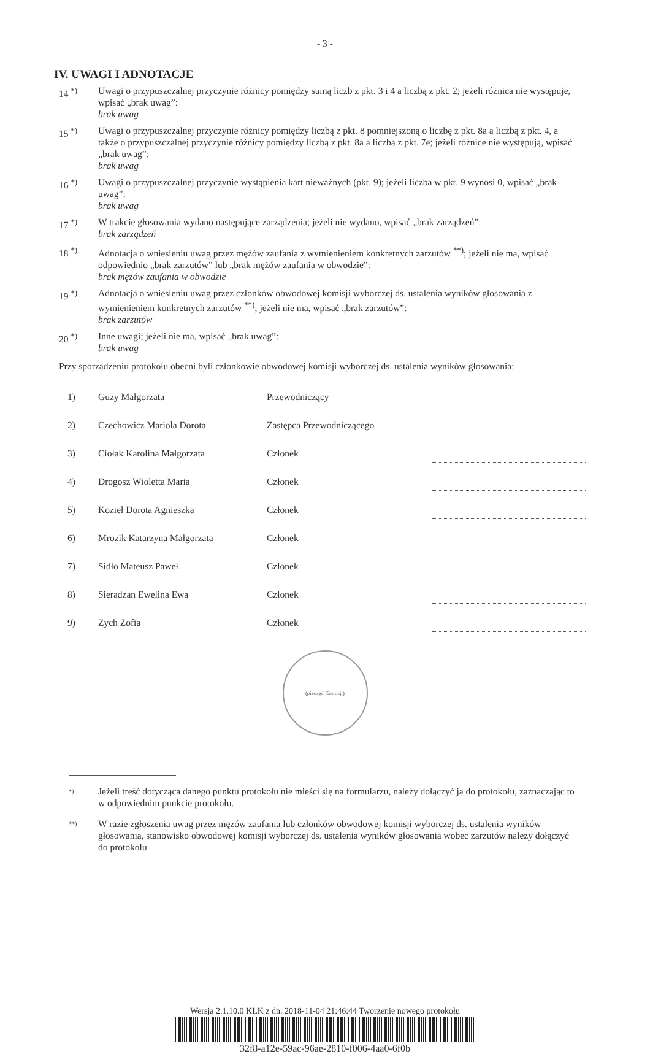- 3 -
IV. UWAGI I ADNOTACJE
14 <sup>*)</sup> Uwagi o przypuszczalnej przyczynie różnicy pomiędzy sumą liczb z pkt. 3 i 4 a liczbą z pkt. 2; jeżeli różnica nie występuje, wpisać „brak uwag”:
brak uwag
15 <sup>*)</sup> Uwagi o przypuszczalnej przyczynie różnicy pomiędzy liczbą z pkt. 8 pomniejszoną o liczbę z pkt. 8a a liczbą z pkt. 4, a także o przypuszczalnej przyczynie różnicy pomiędzy liczbą z pkt. 8a a liczbą z pkt. 7e; jeżeli różnice nie występują, wpisać „brak uwag”:
brak uwag
16 <sup>*)</sup> Uwagi o przypuszczalnej przyczynie wystąpienia kart nieważnych (pkt. 9); jeżeli liczba w pkt. 9 wynosi 0, wpisać „brak uwag”:
brak uwag
17 <sup>*)</sup> W trakcie głosowania wydano następujące zarządzenia; jeżeli nie wydano, wpisać „brak zarządzeń”:
brak zarządzeń
18 <sup>*)</sup> Adnotacja o wniesieniu uwag przez mężów zaufania z wymienieniem konkretnych zarzutów <sup>**)</sup>; jeżeli nie ma, wpisać odpowiednio „brak zarzutów” lub „brak mężów zaufania w obwodzie”:
brak mężów zaufania w obwodzie
19 <sup>*)</sup> Adnotacja o wniesieniu uwag przez członków obwodowej komisji wyborczej ds. ustalenia wyników głosowania z wymienieniem konkretnych zarzutów <sup>**)</sup>; jeżeli nie ma, wpisać „brak zarzutów”:
brak zarzutów
20 <sup>*)</sup> Inne uwagi; jeżeli nie ma, wpisać „brak uwag”:
brak uwag
Przy sporządzeniu protokołu obecni byli członkowie obwodowej komisji wyborczej ds. ustalenia wyników głosowania:
| 1) | Guzy Małgorzata | Przewodniczący | |
| 2) | Czechowicz Mariola Dorota | Zastępca Przewodniczącego | |
| 3) | Ciołak Karolina Małgorzata | Członek | |
| 4) | Drogosz Wioletta Maria | Członek | |
| 5) | Kozieł Dorota Agnieszka | Członek | |
| 6) | Mrozik Katarzyna Małgorzata | Członek | |
| 7) | Sidło Mateusz Paweł | Członek | |
| 8) | Sieradzan Ewelina Ewa | Członek | |
| 9) | Zych Zofia | Członek | |
(pieczęć Komisji)
*)
Jeżeli treść dotycząca danego punktu protokołu nie mieści się na formularzu, należy dołączyć ją do protokołu, zaznaczając to w odpowiednim punkcie protokołu.
**)
W razie zgłoszenia uwag przez mężów zaufania lub członków obwodowej komisji wyborczej ds. ustalenia wyników głosowania, stanowisko obwodowej komisji wyborczej ds. ustalenia wyników głosowania wobec zarzutów należy dołączyć do protokołu
Wersja 2.1.10.0 KLK z dn. 2018-11-04 21:46:44 Tworzenie nowego protokołu
32f8-a12e-59ac-96ae-2810-f006-4aa0-6f0b